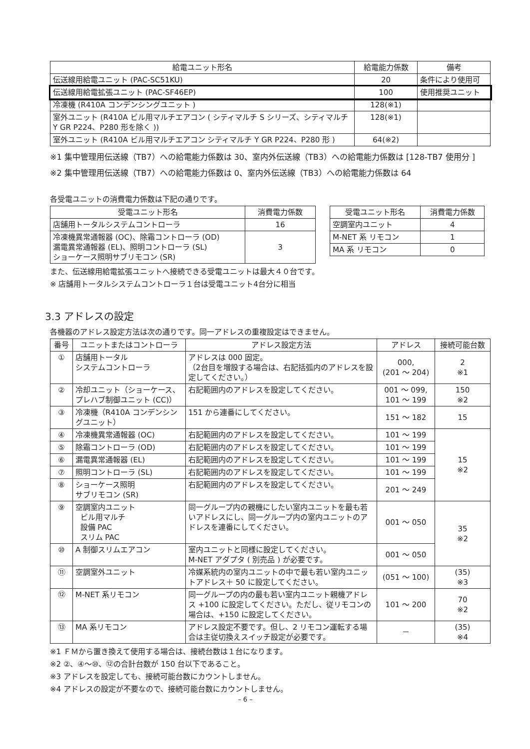| 給電ユニット形名 | 給電能力係数 | 備考 |
| --- | --- | --- |
| 伝送線用給電ユニット (PAC-SC51KU) | 20 | 条件により使用可 |
| 伝送線用給電拡張ユニット (PAC-SF46EP) | 100 | 使用推奨ユニット |
| 冷凍機 (R410A コンデンシングユニット ) | 128(※1) | |
| 室外ユニット (R410A ビル用マルチエアコン ( シティマルチ S シリーズ、シティマルチ Y GR P224、P280 形を除く )) | 128(※1) | |
| 室外ユニット (R410A ビル用マルチエアコン シティマルチ Y GR P224、P280 形 ) | 64(※2) | |
※1 集中管理用伝送線（TB7）への給電能力係数は 30、室内外伝送線（TB3）への給電能力係数は [128-TB7 使用分 ]
※2 集中管理用伝送線（TB7）への給電能力係数は 0、室内外伝送線（TB3）への給電能力係数は 64
各受電ユニットの消費電力係数は下記の通りです。
| 受電ユニット形名 | 消費電力係数 |
| --- | --- |
| 店舗用トータルシステムコントローラ | 16 |
| 冷凍機異常通報器 (OC)、除霜コントローラ (OD) 漏電異常通報器 (EL)、照明コントローラ (SL) ショーケース照明サブリモコン (SR) | 3 |
| 受電ユニット形名 | 消費電力係数 |
| --- | --- |
| 空調室内ユニット | 4 |
| M-NET 系 リモコン | 1 |
| MA 系 リモコン | 0 |
また、伝送線用給電拡張ユニットへ接続できる受電ユニットは最大４０台です。
※ 店舗用トータルシステムコントローラ１台は受電ユニット4台分に相当
3.3 アドレスの設定
各機器のアドレス設定方法は次の通りです。同一アドレスの重複設定はできません。
| 番号 | ユニットまたはコントローラ | アドレス設定方法 | アドレス | 接続可能台数 |
| --- | --- | --- | --- | --- |
| ① | 店舗用トータル システムコントローラ | アドレスは 000 固定。 （2台目を増設する場合は、右記括弧内のアドレスを設定してください。） | 000, (201 ～ 204) | 2 ※1 |
| ② | 冷却ユニット（ショーケース、プレハブ制御ユニット (CC)） | 右記範囲内のアドレスを設定してください。 | 001 ～ 099, 101 ～ 199 | 150 ※2 |
| ③ | 冷凍機（R410A コンデンシングユニット） | 151 から連番にしてください。 | 151 ～ 182 | 15 |
| ④ | 冷凍機異常通報器 (OC) | 右記範囲内のアドレスを設定してください。 | 101 ～ 199 | 15 ※2 |
| ⑤ | 除霜コントローラ (OD) | 右記範囲内のアドレスを設定してください。 | 101 ～ 199 | |
| ⑥ | 漏電異常通報器 (EL) | 右記範囲内のアドレスを設定してください。 | 101 ～ 199 | |
| ⑦ | 照明コントローラ (SL) | 右記範囲内のアドレスを設定してください。 | 101 ～ 199 | |
| ⑧ | ショーケース照明 サブリモコン (SR) | 右記範囲内のアドレスを設定してください。 | 201 ～ 249 | |
| ⑨ | 空調室内ユニット ビル用マルチ 設備 PAC スリム PAC | 同一グループ内の親機にしたい室内ユニットを最も若いアドレスにし、同一グループ内の室内ユニットのアドレスを連番にしてください。 | 001 ～ 050 | 35 ※2 |
| ⑩ | A 制御スリムエアコン | 室内ユニットと同様に設定してください。 M-NET アダプタ ( 別売品 ) が必要です。 | 001 ～ 050 | |
| ⑪ | 空調室外ユニット | 冷媒系統内の室内ユニットの中で最も若い室内ユニットアドレス＋ 50 に設定してください。 | (051 ～ 100) | (35) ※3 |
| ⑫ | M-NET 系リモコン | 同一グループの内の最も若い室内ユニット親機アドレス +100 に設定してください。ただし、従リモコンの場合は、+150 に設定してください。 | 101 ～ 200 | 70 ※2 |
| ⑬ | MA 系リモコン | アドレス設定不要です。但し、2 リモコン運転する場合は主従切換えスイッチ設定が必要です。 | － | (35) ※4 |
※1 ＦＭから置き換えて使用する場合は、接続台数は１台になります。
※2 ②、④～⑩、⑫の合計台数が 150 台以下であること。
※3 アドレスを設定しても、接続可能台数にカウントしません。
※4 アドレスの設定が不要なので、接続可能台数にカウントしません。
– 6 –